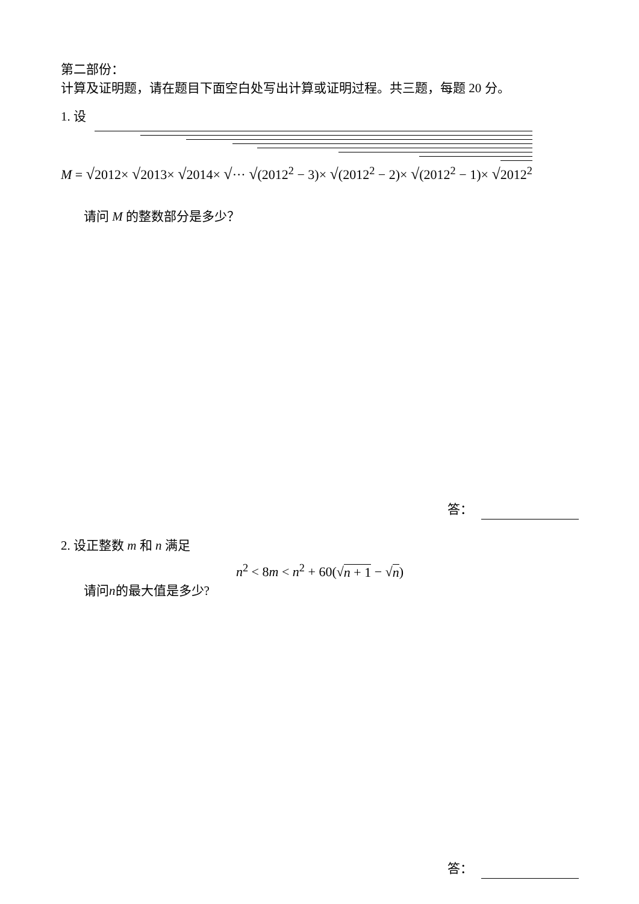第二部份：
计算及证明题，请在题目下面空白处写出计算或证明过程。共三题，每题 20 分。
1. 设
M = √2012× √2013× √2014× √··· √(2012<sup>2</sup> − 3)× √(2012<sup>2</sup> − 2)× √(2012<sup>2</sup> − 1)× √2012<sup>2</sup>
请问 M 的整数部分是多少？
答：
2. 设正整数 m 和 n 满足
n<sup>2</sup> < 8m < n<sup>2</sup> + 60(√n + 1 − √n)
请问n的最大值是多少?
答：